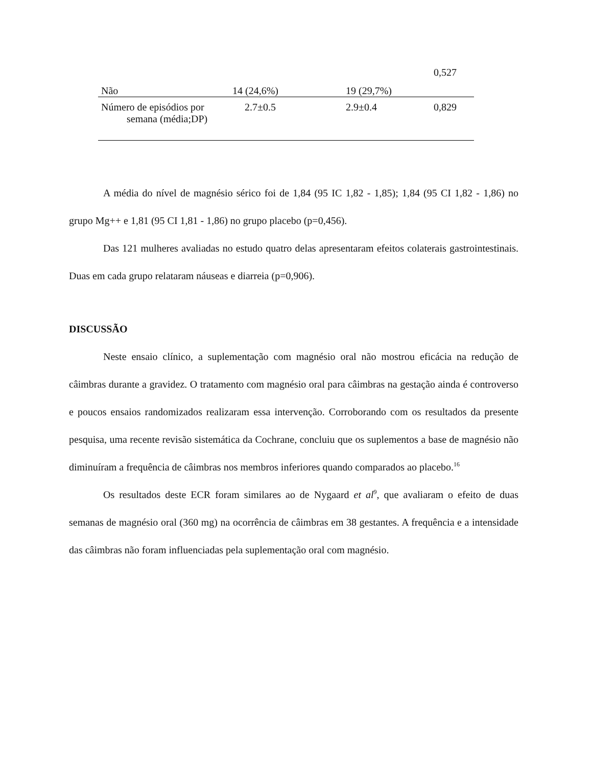| Não | 14 (24,6%) | 19 (29,7%) | 0,527 |
| Número de episódios por semana (média;DP) | 2.7±0.5 | 2.9±0.4 | 0,829 |
A média do nível de magnésio sérico foi de 1,84 (95 IC 1,82 - 1,85); 1,84 (95 CI 1,82 - 1,86) no grupo Mg++ e 1,81 (95 CI 1,81 - 1,86) no grupo placebo (p=0,456).
Das 121 mulheres avaliadas no estudo quatro delas apresentaram efeitos colaterais gastrointestinais. Duas em cada grupo relataram náuseas e diarreia (p=0,906).
DISCUSSÃO
Neste ensaio clínico, a suplementação com magnésio oral não mostrou eficácia na redução de câimbras durante a gravidez. O tratamento com magnésio oral para câimbras na gestação ainda é controverso e poucos ensaios randomizados realizaram essa intervenção. Corroborando com os resultados da presente pesquisa, uma recente revisão sistemática da Cochrane, concluiu que os suplementos a base de magnésio não diminuíram a frequência de câimbras nos membros inferiores quando comparados ao placebo.<sup>16</sup>
Os resultados deste ECR foram similares ao de Nygaard et al<sup>9</sup>, que avaliaram o efeito de duas semanas de magnésio oral (360 mg) na ocorrência de câimbras em 38 gestantes. A frequência e a intensidade das câimbras não foram influenciadas pela suplementação oral com magnésio.